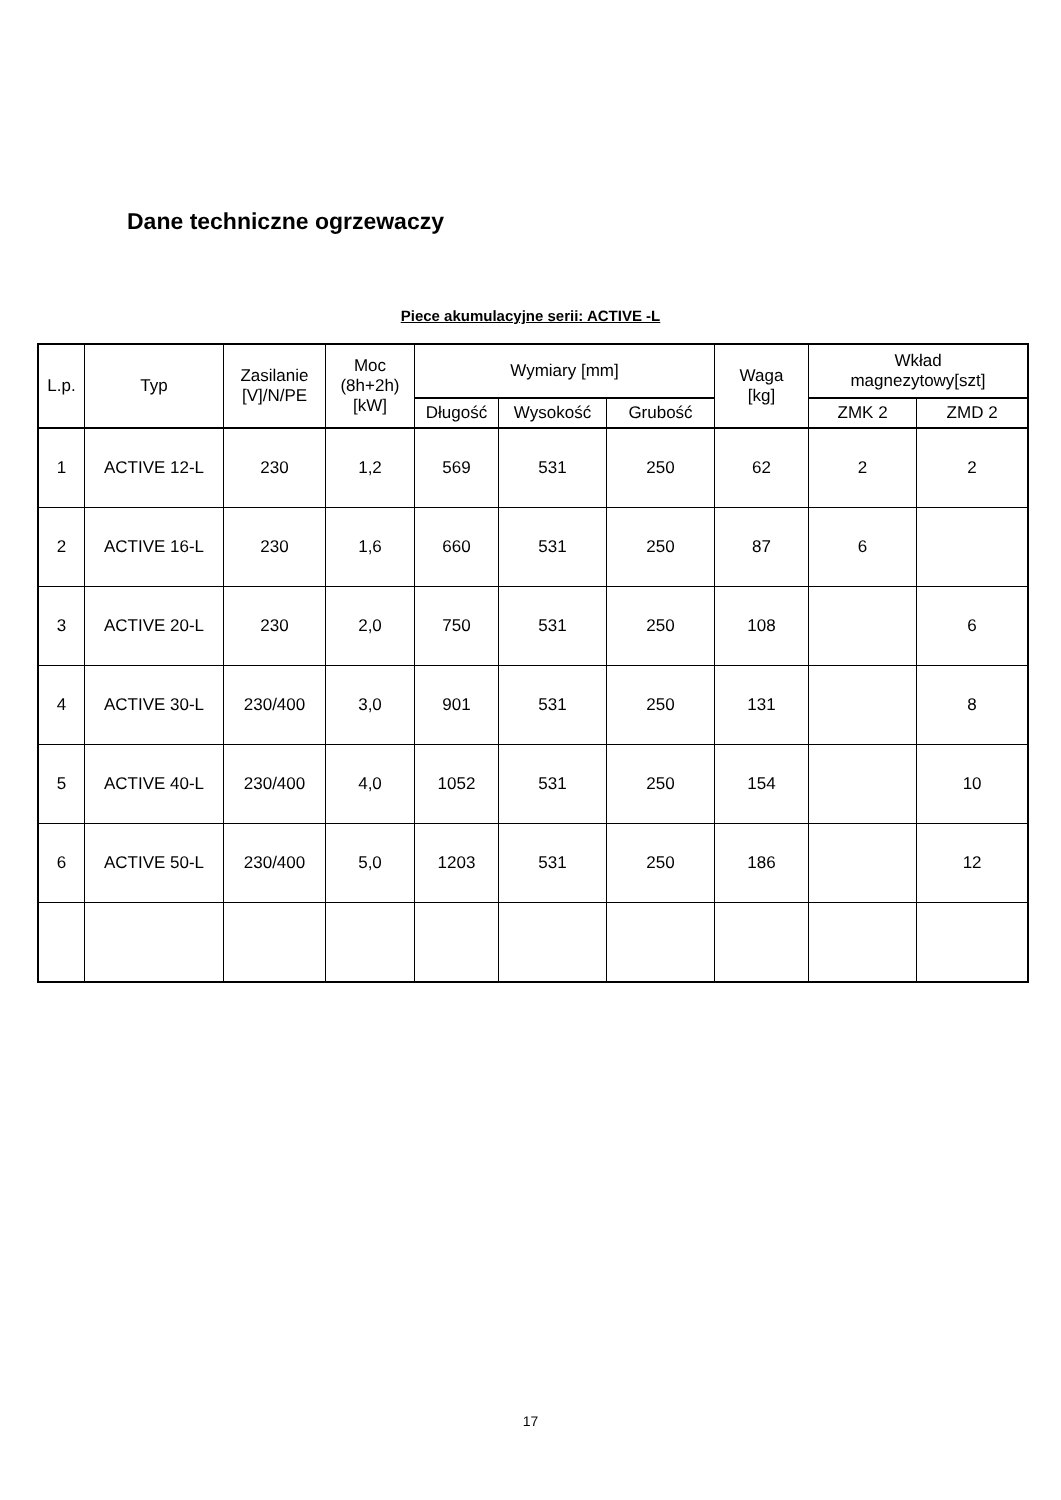Dane techniczne ogrzewaczy
Piece akumulacyjne serii: ACTIVE -L
| L.p. | Typ | Zasilanie [V]/N/PE | Moc (8h+2h) [kW] | Wymiary [mm] | | | Waga [kg] | Wkład magnezytowy[szt] | |
| --- | --- | --- | --- | --- | --- | --- | --- | --- | --- |
| | | | | Długość | Wysokość | Grubość | | ZMK 2 | ZMD 2 |
| 1 | ACTIVE 12-L | 230 | 1,2 | 569 | 531 | 250 | 62 | 2 | 2 |
| 2 | ACTIVE 16-L | 230 | 1,6 | 660 | 531 | 250 | 87 | 6 | |
| 3 | ACTIVE 20-L | 230 | 2,0 | 750 | 531 | 250 | 108 | | 6 |
| 4 | ACTIVE 30-L | 230/400 | 3,0 | 901 | 531 | 250 | 131 | | 8 |
| 5 | ACTIVE 40-L | 230/400 | 4,0 | 1052 | 531 | 250 | 154 | | 10 |
| 6 | ACTIVE 50-L | 230/400 | 5,0 | 1203 | 531 | 250 | 186 | | 12 |
17